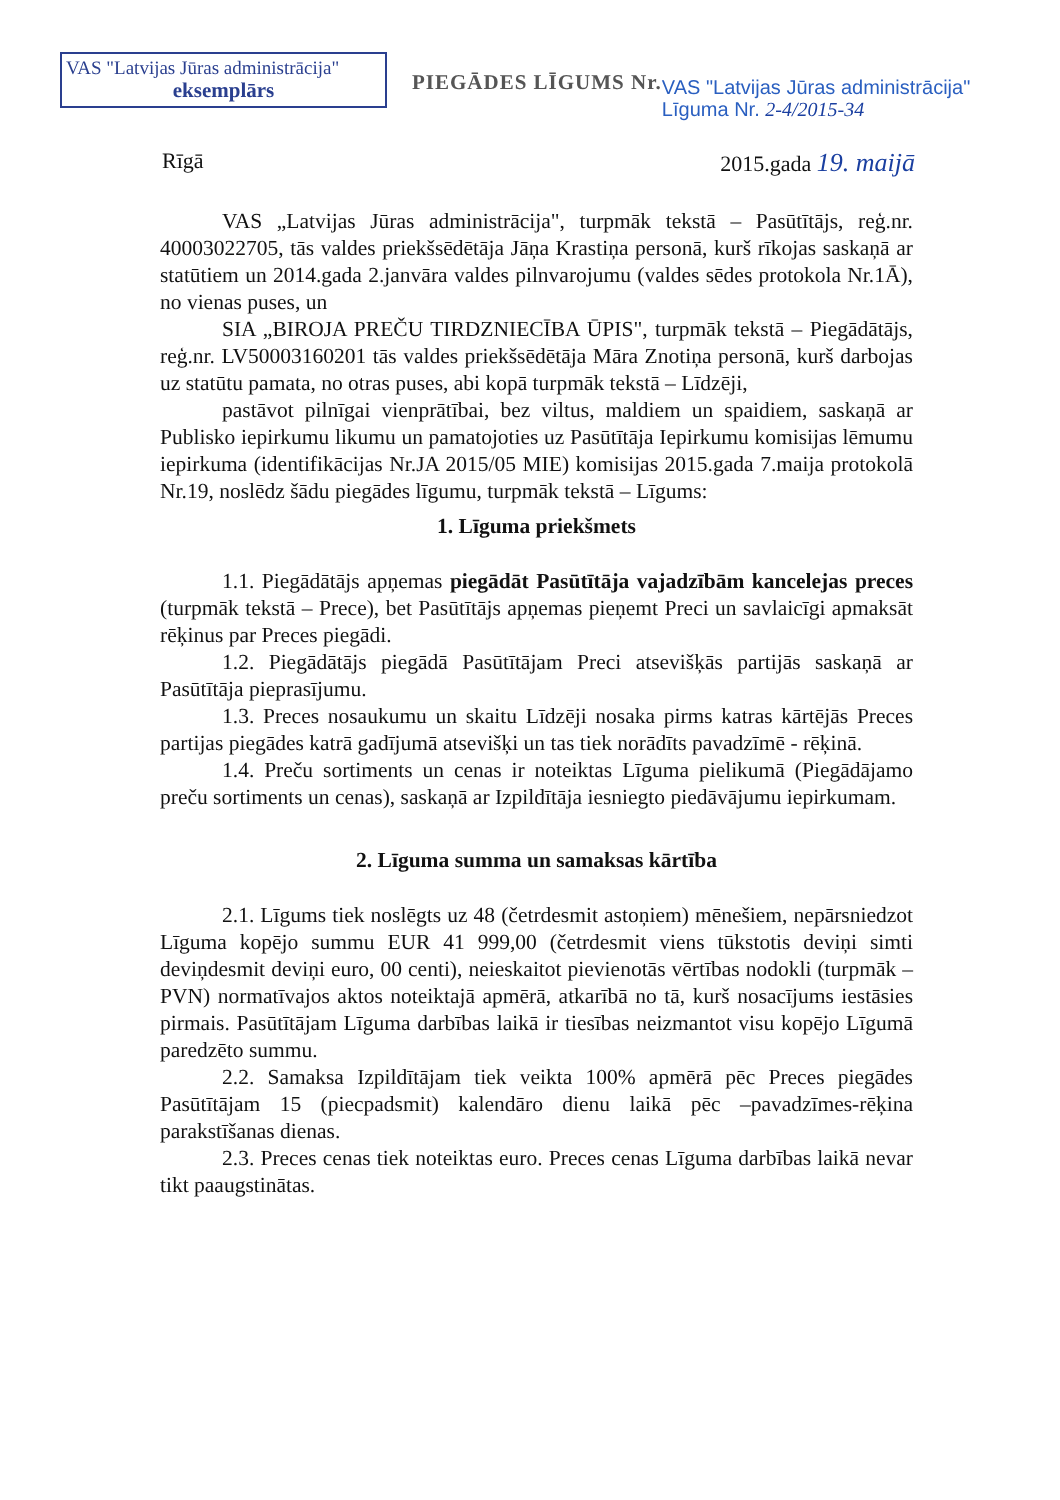VAS "Latvijas Jūras administrācija"
eksemplārs
PIEGĀDES LĪGUMS Nr.
VAS "Latvijas Jūras administrācija"
Līguma Nr. 2-4/2015-34
Rīgā 2015.gada 19. maijā
VAS „Latvijas Jūras administrācija", turpmāk tekstā – Pasūtītājs, reģ.nr. 40003022705, tās valdes priekšsēdētāja Jāņa Krastiņa personā, kurš rīkojas saskaņā ar statūtiem un 2014.gada 2.janvāra valdes pilnvarojumu (valdes sēdes protokola Nr.1Ā), no vienas puses, un
SIA „BIROJA PREČU TIRDZNIECĪBA ŪPIS", turpmāk tekstā – Piegādātājs, reģ.nr. LV50003160201 tās valdes priekšsēdētāja Māra Znotiņa personā, kurš darbojas uz statūtu pamata, no otras puses, abi kopā turpmāk tekstā – Līdzēji,
pastāvot pilnīgai vienprātībai, bez viltus, maldiem un spaidiem, saskaņā ar Publisko iepirkumu likumu un pamatojoties uz Pasūtītāja Iepirkumu komisijas lēmumu iepirkuma (identifikācijas Nr.JA 2015/05 MIE) komisijas 2015.gada 7.maija protokolā Nr.19, noslēdz šādu piegādes līgumu, turpmāk tekstā – Līgums:
1. Līguma priekšmets
1.1. Piegādātājs apņemas piegādāt Pasūtītāja vajadzībām kancelejas preces (turpmāk tekstā – Prece), bet Pasūtītājs apņemas pieņemt Preci un savlaicīgi apmaksāt rēķinus par Preces piegādi.
1.2. Piegādātājs piegādā Pasūtītājam Preci atsevišķās partijās saskaņā ar Pasūtītāja pieprasījumu.
1.3. Preces nosaukumu un skaitu Līdzēji nosaka pirms katras kārtējās Preces partijas piegādes katrā gadījumā atsevišķi un tas tiek norādīts pavadzīmē - rēķinā.
1.4. Preču sortiments un cenas ir noteiktas Līguma pielikumā (Piegādājamo preču sortiments un cenas), saskaņā ar Izpildītāja iesniegto piedāvājumu iepirkumam.
2. Līguma summa un samaksas kārtība
2.1. Līgums tiek noslēgts uz 48 (četrdesmit astoņiem) mēnešiem, nepārsniedzot Līguma kopējo summu EUR 41 999,00 (četrdesmit viens tūkstotis deviņi simti deviņdesmit deviņi euro, 00 centi), neieskaitot pievienotās vērtības nodokli (turpmāk – PVN) normatīvajos aktos noteiktajā apmērā, atkarībā no tā, kurš nosacījums iestāsies pirmais. Pasūtītājam Līguma darbības laikā ir tiesības neizmantot visu kopējo Līgumā paredzēto summu.
2.2. Samaksa Izpildītājam tiek veikta 100% apmērā pēc Preces piegādes Pasūtītājam 15 (piecpadsmit) kalendāro dienu laikā pēc –pavadzīmes-rēķina parakstīšanas dienas.
2.3. Preces cenas tiek noteiktas euro. Preces cenas Līguma darbības laikā nevar tikt paaugstinātas.